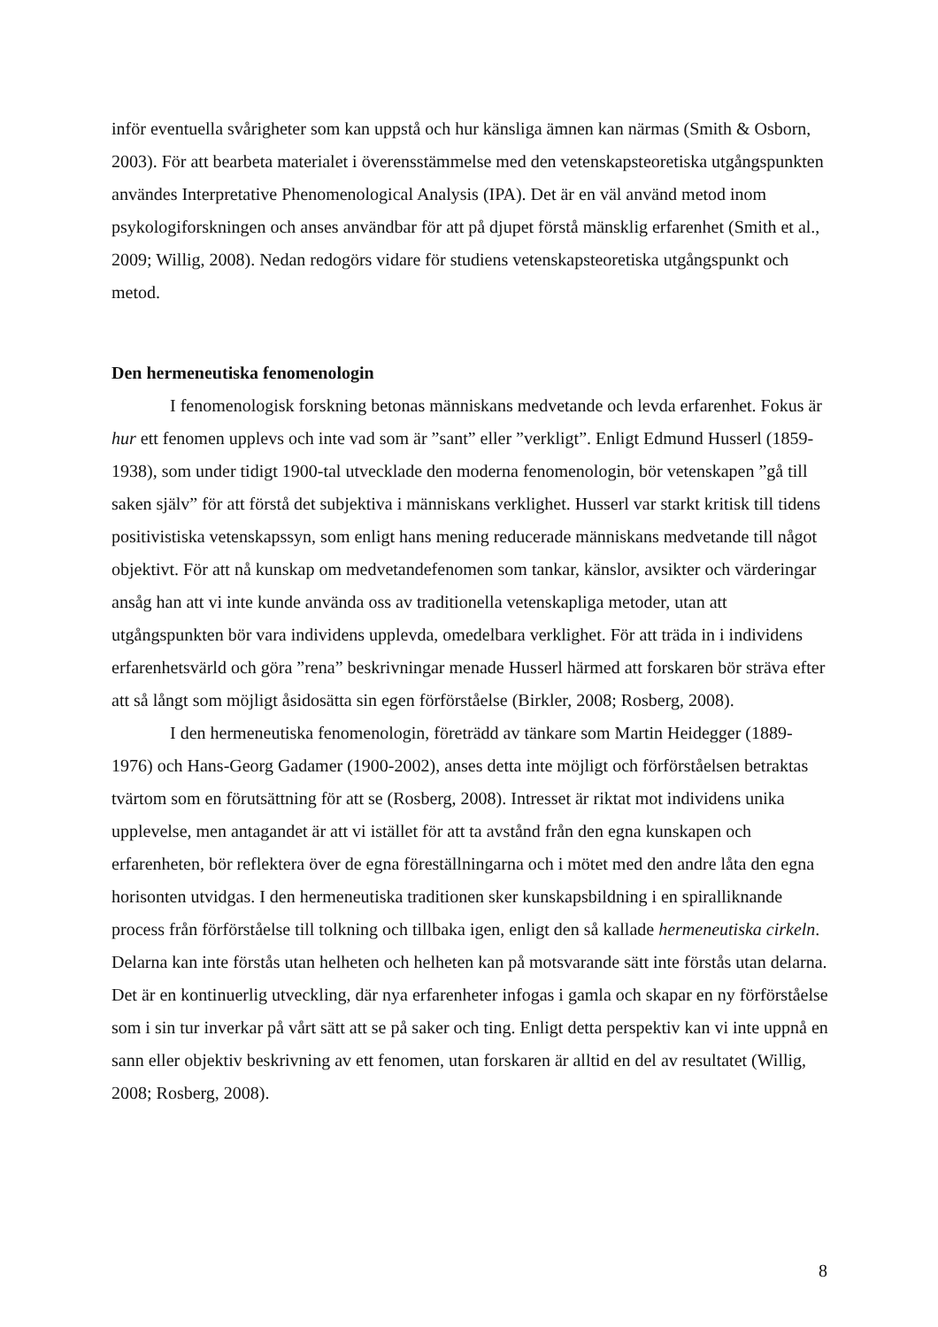inför eventuella svårigheter som kan uppstå och hur känsliga ämnen kan närmas (Smith & Osborn, 2003). För att bearbeta materialet i överensstämmelse med den vetenskapsteoretiska utgångspunkten användes Interpretative Phenomenological Analysis (IPA). Det är en väl använd metod inom psykologiforskningen och anses användbar för att på djupet förstå mänsklig erfarenhet (Smith et al., 2009; Willig, 2008). Nedan redogörs vidare för studiens vetenskapsteoretiska utgångspunkt och metod.
Den hermeneutiska fenomenologin
I fenomenologisk forskning betonas människans medvetande och levda erfarenhet. Fokus är hur ett fenomen upplevs och inte vad som är ”sant” eller ”verkligt”. Enligt Edmund Husserl (1859-1938), som under tidigt 1900-tal utvecklade den moderna fenomenologin, bör vetenskapen ”gå till saken själv” för att förstå det subjektiva i människans verklighet. Husserl var starkt kritisk till tidens positivistiska vetenskapssyn, som enligt hans mening reducerade människans medvetande till något objektivt. För att nå kunskap om medvetandefenomen som tankar, känslor, avsikter och värderingar ansåg han att vi inte kunde använda oss av traditionella vetenskapliga metoder, utan att utgångspunkten bör vara individens upplevda, omedelbara verklighet. För att träda in i individens erfarenhetsvärld och göra ”rena” beskrivningar menade Husserl härmed att forskaren bör sträva efter att så långt som möjligt åsidosätta sin egen förförståelse (Birkler, 2008; Rosberg, 2008).
I den hermeneutiska fenomenologin, företrädd av tänkare som Martin Heidegger (1889-1976) och Hans-Georg Gadamer (1900-2002), anses detta inte möjligt och förförståelsen betraktas tvärtom som en förutsättning för att se (Rosberg, 2008). Intresset är riktat mot individens unika upplevelse, men antagandet är att vi istället för att ta avstånd från den egna kunskapen och erfarenheten, bör reflektera över de egna föreställningarna och i mötet med den andre låta den egna horisonten utvidgas. I den hermeneutiska traditionen sker kunskapsbildning i en spiralliknande process från förförståelse till tolkning och tillbaka igen, enligt den så kallade hermeneutiska cirkeln. Delarna kan inte förstås utan helheten och helheten kan på motsvarande sätt inte förstås utan delarna. Det är en kontinuerlig utveckling, där nya erfarenheter infogas i gamla och skapar en ny förförståelse som i sin tur inverkar på vårt sätt att se på saker och ting. Enligt detta perspektiv kan vi inte uppnå en sann eller objektiv beskrivning av ett fenomen, utan forskaren är alltid en del av resultatet (Willig, 2008; Rosberg, 2008).
8